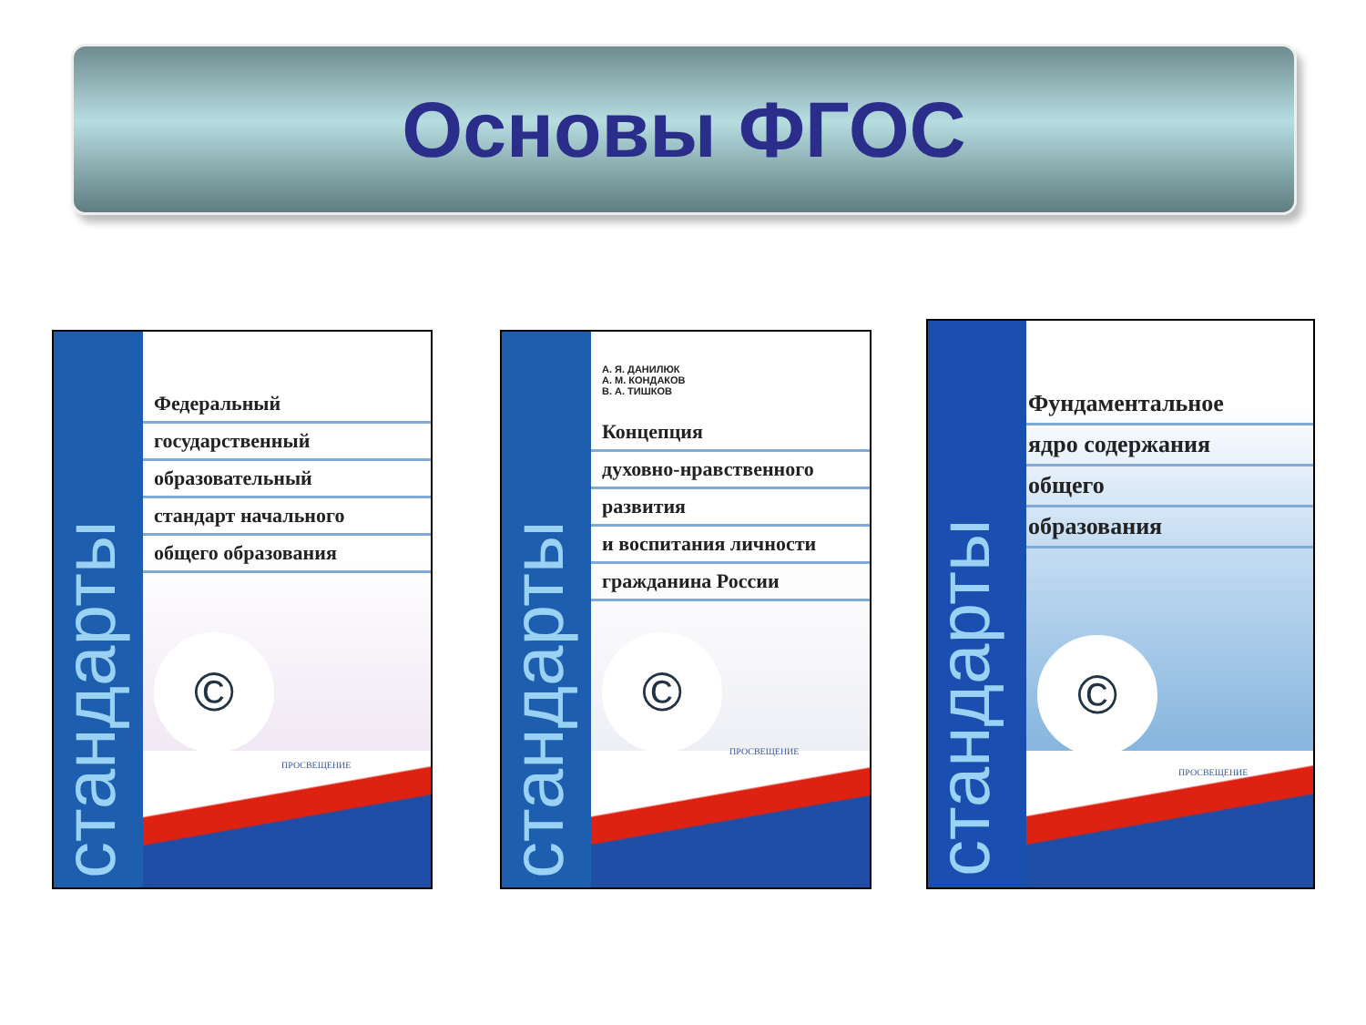Основы ФГОС
Федеральный
государственный
образовательный
стандарт начального
общего образования
©
ПРОСВЕЩЕНИЕ
стандарты
А. Я. ДАНИЛЮК
А. М. КОНДАКОВ
В. А. ТИШКОВ
Концепция
духовно-нравственного
развития
и воспитания личности
гражданина России
©
ПРОСВЕЩЕНИЕ
стандарты
Фундаментальное
ядро содержания
общего
образования
©
ПРОСВЕЩЕНИЕ
стандарты